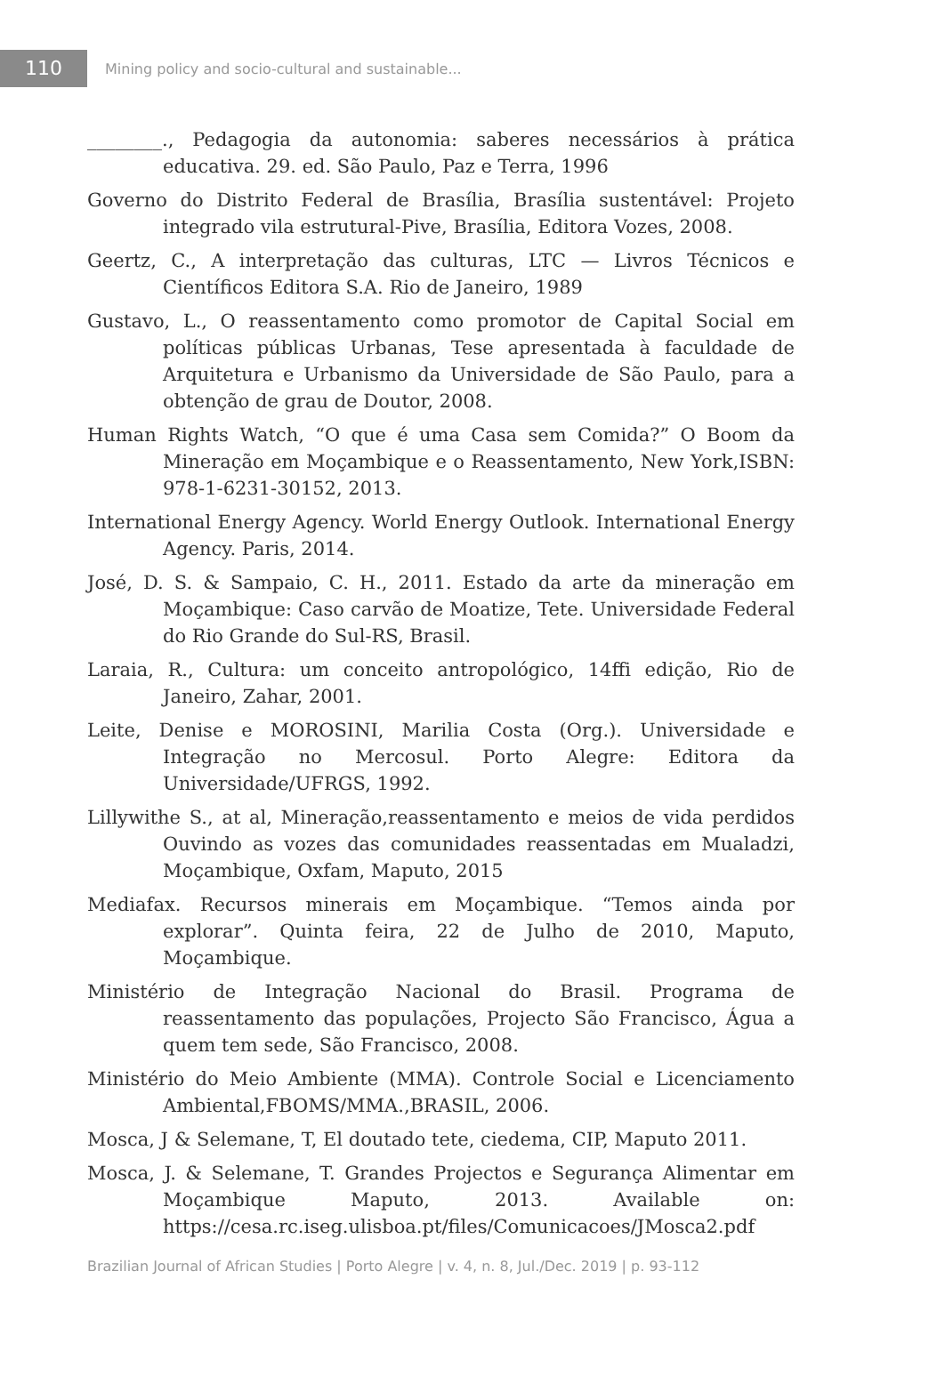110
Mining policy and socio-cultural and sustainable...
________., Pedagogia da autonomia: saberes necessários à prática educativa. 29. ed. São Paulo, Paz e Terra, 1996
Governo do Distrito Federal de Brasília, Brasília sustentável: Projeto integrado vila estrutural-Pive, Brasília, Editora Vozes, 2008.
Geertz, C., A interpretação das culturas, LTC — Livros Técnicos e Científicos Editora S.A. Rio de Janeiro, 1989
Gustavo, L., O reassentamento como promotor de Capital Social em políticas públicas Urbanas, Tese apresentada à faculdade de Arquitetura e Urbanismo da Universidade de São Paulo, para a obtenção de grau de Doutor, 2008.
Human Rights Watch, “O que é uma Casa sem Comida?” O Boom da Mineração em Moçambique e o Reassentamento, New York,ISBN: 978-1-6231-30152, 2013.
International Energy Agency. World Energy Outlook. International Energy Agency. Paris, 2014.
José, D. S. & Sampaio, C. H., 2011. Estado da arte da mineração em Moçambique: Caso carvão de Moatize, Tete. Universidade Federal do Rio Grande do Sul-RS, Brasil.
Laraia, R., Cultura: um conceito antropológico, 14ffi edição, Rio de Janeiro, Zahar, 2001.
Leite, Denise e MOROSINI, Marilia Costa (Org.). Universidade e Integração no Mercosul. Porto Alegre: Editora da Universidade/UFRGS, 1992.
Lillywithe S., at al, Mineração,reassentamento e meios de vida perdidos Ouvindo as vozes das comunidades reassentadas em Mualadzi, Moçambique, Oxfam, Maputo, 2015
Mediafax. Recursos minerais em Moçambique. “Temos ainda por explorar”. Quinta feira, 22 de Julho de 2010, Maputo, Moçambique.
Ministério de Integração Nacional do Brasil. Programa de reassentamento das populações, Projecto São Francisco, Água a quem tem sede, São Francisco, 2008.
Ministério do Meio Ambiente (MMA). Controle Social e Licenciamento Ambiental,FBOMS/MMA.,BRASIL, 2006.
Mosca, J & Selemane, T, El doutado tete, ciedema, CIP, Maputo 2011.
Mosca, J. & Selemane, T. Grandes Projectos e Segurança Alimentar em Moçambique Maputo, 2013. Available on: https://cesa.rc.iseg.ulisboa.pt/files/Comunicacoes/JMosca2.pdf
Brazilian Journal of African Studies | Porto Alegre | v. 4, n. 8, Jul./Dec. 2019 | p. 93-112